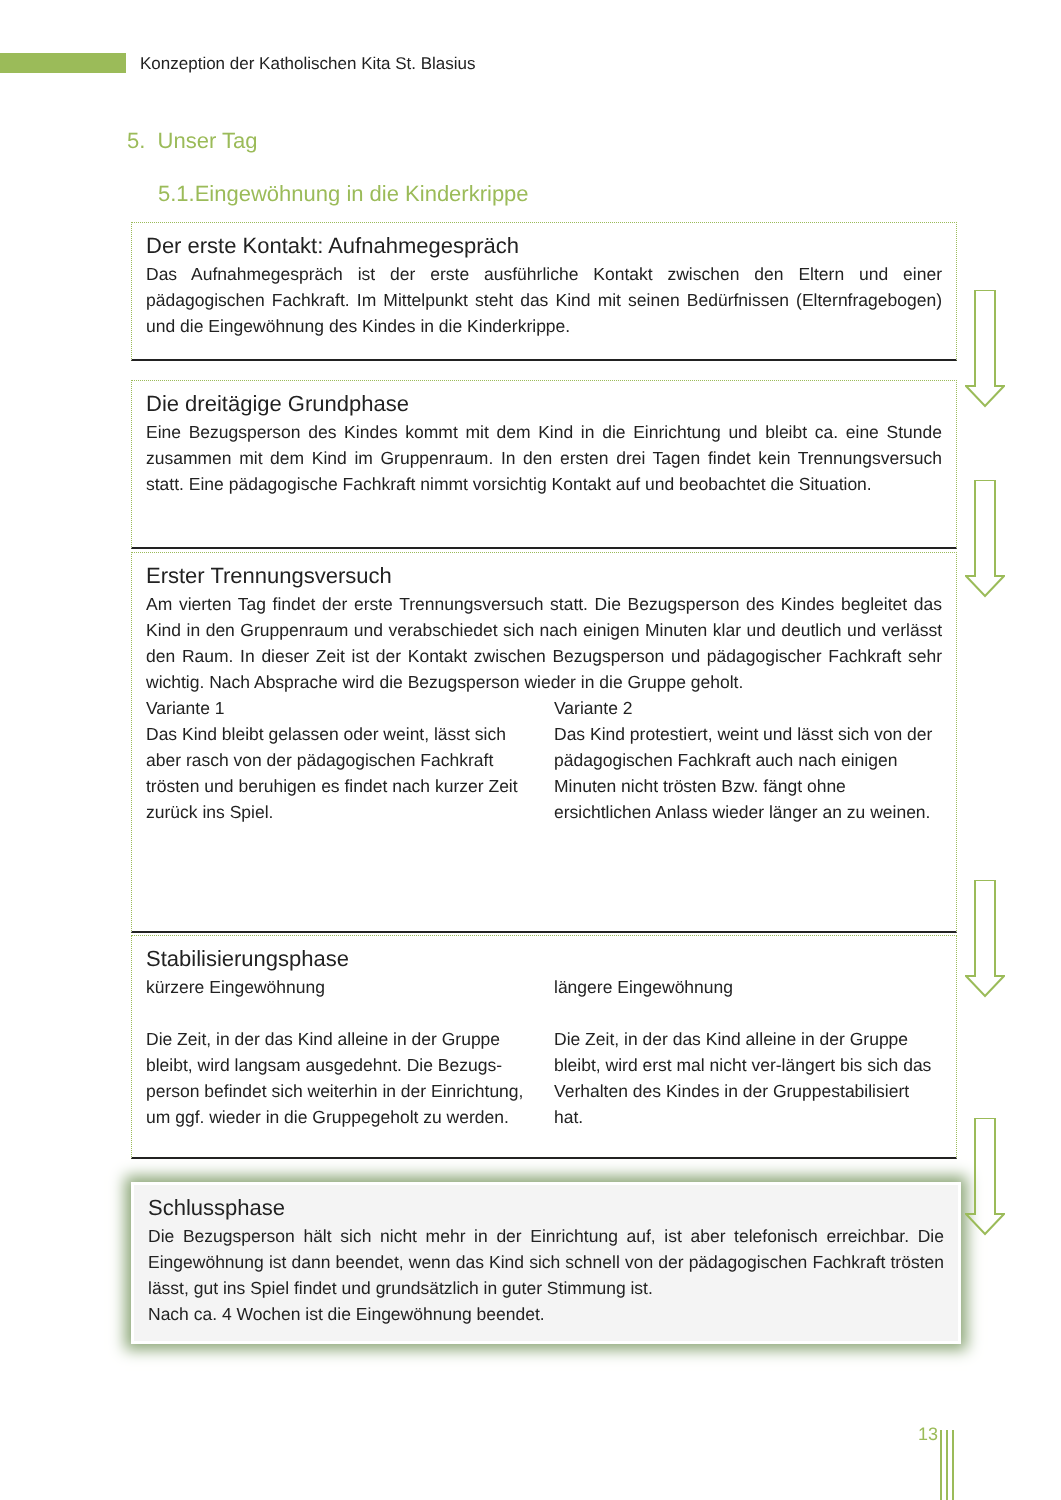Konzeption der Katholischen Kita St. Blasius
5. Unser Tag
5.1.Eingewöhnung in die Kinderkrippe
Der erste Kontakt: Aufnahmegespräch
Das Aufnahmegespräch ist der erste ausführliche Kontakt zwischen den Eltern und einer pädagogischen Fachkraft. Im Mittelpunkt steht das Kind mit seinen Bedürfnissen (Elternfragebogen) und die Eingewöhnung des Kindes in die Kinderkrippe.
Die dreitägige Grundphase
Eine Bezugsperson des Kindes kommt mit dem Kind in die Einrichtung und bleibt ca. eine Stunde zusammen mit dem Kind im Gruppenraum. In den ersten drei Tagen findet kein Trennungsversuch statt. Eine pädagogische Fachkraft nimmt vorsichtig Kontakt auf und beobachtet die Situation.
Erster Trennungsversuch
Am vierten Tag findet der erste Trennungsversuch statt. Die Bezugsperson des Kindes begleitet das Kind in den Gruppenraum und verabschiedet sich nach einigen Minuten klar und deutlich und verlässt den Raum. In dieser Zeit ist der Kontakt zwischen Bezugsperson und pädagogischer Fachkraft sehr wichtig. Nach Absprache wird die Bezugsperson wieder in die Gruppe geholt.
Variante 1
Das Kind bleibt gelassen oder weint, lässt sich aber rasch von der pädagogischen Fachkraft trösten und beruhigen es findet nach kurzer Zeit zurück ins Spiel.
Variante 2
Das Kind protestiert, weint und lässt sich von der pädagogischen Fachkraft auch nach einigen Minuten nicht trösten Bzw. fängt ohne ersichtlichen Anlass wieder länger an zu weinen.
Stabilisierungsphase
kürzere Eingewöhnung
Die Zeit, in der das Kind alleine in der Gruppe bleibt, wird langsam ausgedehnt. Die Bezugs-person befindet sich weiterhin in der Einrichtung, um ggf. wieder in die Gruppegeholt zu werden.
längere Eingewöhnung
Die Zeit, in der das Kind alleine in der Gruppe bleibt, wird erst mal nicht ver-längert bis sich das Verhalten des Kindes in der Gruppestabilisiert hat.
Schlussphase
Die Bezugsperson hält sich nicht mehr in der Einrichtung auf, ist aber telefonisch erreichbar. Die Eingewöhnung ist dann beendet, wenn das Kind sich schnell von der pädagogischen Fachkraft trösten lässt, gut ins Spiel findet und grundsätzlich in guter Stimmung ist.
Nach ca. 4 Wochen ist die Eingewöhnung beendet.
13